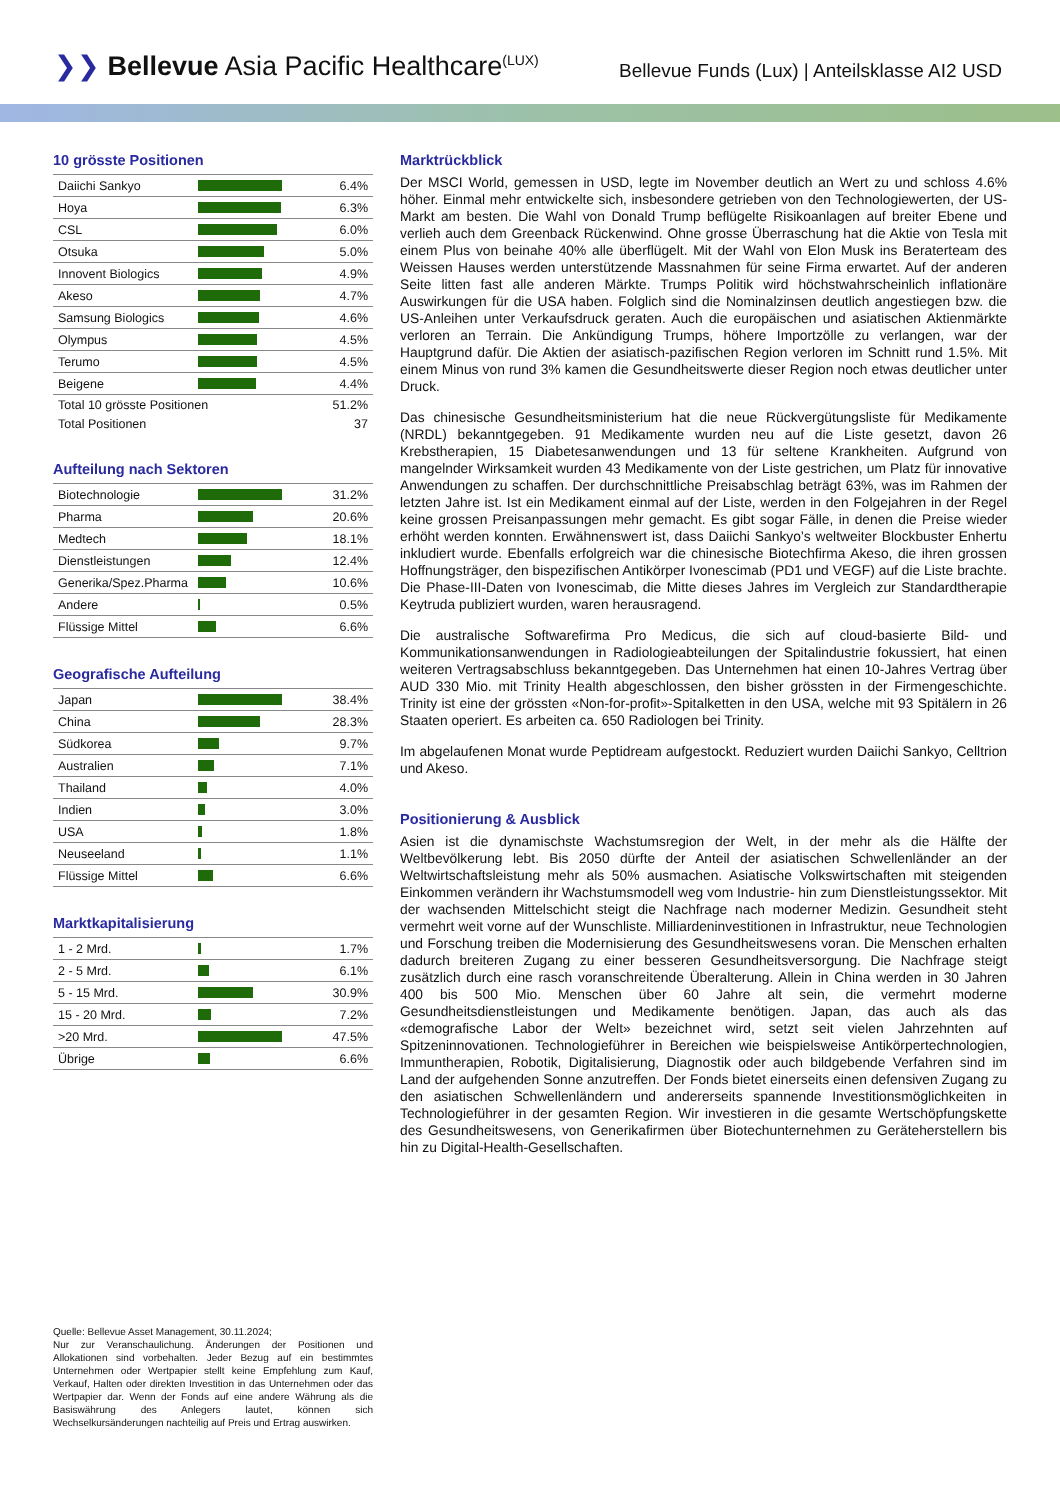❯❯ Bellevue Asia Pacific Healthcare<sup>(LUX)</sup>
Bellevue Funds (Lux) | Anteilsklasse AI2 USD
10 grösste Positionen
| Daiichi Sankyo | | 6.4% |
| Hoya | | 6.3% |
| CSL | | 6.0% |
| Otsuka | | 5.0% |
| Innovent Biologics | | 4.9% |
| Akeso | | 4.7% |
| Samsung Biologics | | 4.6% |
| Olympus | | 4.5% |
| Terumo | | 4.5% |
| Beigene | | 4.4% |
| Total 10 grösste Positionen | | 51.2% |
| Total Positionen | | 37 |
Aufteilung nach Sektoren
| Biotechnologie | | 31.2% |
| Pharma | | 20.6% |
| Medtech | | 18.1% |
| Dienstleistungen | | 12.4% |
| Generika/Spez.Pharma | | 10.6% |
| Andere | | 0.5% |
| Flüssige Mittel | | 6.6% |
Geografische Aufteilung
| Japan | | 38.4% |
| China | | 28.3% |
| Südkorea | | 9.7% |
| Australien | | 7.1% |
| Thailand | | 4.0% |
| Indien | | 3.0% |
| USA | | 1.8% |
| Neuseeland | | 1.1% |
| Flüssige Mittel | | 6.6% |
Marktkapitalisierung
| 1 - 2 Mrd. | | 1.7% |
| 2 - 5 Mrd. | | 6.1% |
| 5 - 15 Mrd. | | 30.9% |
| 15 - 20 Mrd. | | 7.2% |
| >20 Mrd. | | 47.5% |
| Übrige | | 6.6% |
Quelle: Bellevue Asset Management, 30.11.2024;
Nur zur Veranschaulichung. Änderungen der Positionen und Allokationen sind vorbehalten. Jeder Bezug auf ein bestimmtes Unternehmen oder Wertpapier stellt keine Empfehlung zum Kauf, Verkauf, Halten oder direkten Investition in das Unternehmen oder das Wertpapier dar. Wenn der Fonds auf eine andere Währung als die Basiswährung des Anlegers lautet, können sich Wechselkursänderungen nachteilig auf Preis und Ertrag auswirken.
Marktrückblick
Der MSCI World, gemessen in USD, legte im November deutlich an Wert zu und schloss 4.6% höher. Einmal mehr entwickelte sich, insbesondere getrieben von den Technologiewerten, der US-Markt am besten. Die Wahl von Donald Trump beflügelte Risikoanlagen auf breiter Ebene und verlieh auch dem Greenback Rückenwind. Ohne grosse Überraschung hat die Aktie von Tesla mit einem Plus von beinahe 40% alle überflügelt. Mit der Wahl von Elon Musk ins Beraterteam des Weissen Hauses werden unterstützende Massnahmen für seine Firma erwartet. Auf der anderen Seite litten fast alle anderen Märkte. Trumps Politik wird höchstwahrscheinlich inflationäre Auswirkungen für die USA haben. Folglich sind die Nominalzinsen deutlich angestiegen bzw. die US-Anleihen unter Verkaufsdruck geraten. Auch die europäischen und asiatischen Aktienmärkte verloren an Terrain. Die Ankündigung Trumps, höhere Importzölle zu verlangen, war der Hauptgrund dafür. Die Aktien der asiatisch-pazifischen Region verloren im Schnitt rund 1.5%. Mit einem Minus von rund 3% kamen die Gesundheitswerte dieser Region noch etwas deutlicher unter Druck.
Das chinesische Gesundheitsministerium hat die neue Rückvergütungsliste für Medikamente (NRDL) bekanntgegeben. 91 Medikamente wurden neu auf die Liste gesetzt, davon 26 Krebstherapien, 15 Diabetesanwendungen und 13 für seltene Krankheiten. Aufgrund von mangelnder Wirksamkeit wurden 43 Medikamente von der Liste gestrichen, um Platz für innovative Anwendungen zu schaffen. Der durchschnittliche Preisabschlag beträgt 63%, was im Rahmen der letzten Jahre ist. Ist ein Medikament einmal auf der Liste, werden in den Folgejahren in der Regel keine grossen Preisanpassungen mehr gemacht. Es gibt sogar Fälle, in denen die Preise wieder erhöht werden konnten. Erwähnenswert ist, dass Daiichi Sankyo’s weltweiter Blockbuster Enhertu inkludiert wurde. Ebenfalls erfolgreich war die chinesische Biotechfirma Akeso, die ihren grossen Hoffnungsträger, den bispezifischen Antikörper Ivonescimab (PD1 und VEGF) auf die Liste brachte. Die Phase-III-Daten von Ivonescimab, die Mitte dieses Jahres im Vergleich zur Standardtherapie Keytruda publiziert wurden, waren herausragend.
Die australische Softwarefirma Pro Medicus, die sich auf cloud-basierte Bild- und Kommunikationsanwendungen in Radiologieabteilungen der Spitalindustrie fokussiert, hat einen weiteren Vertragsabschluss bekanntgegeben. Das Unternehmen hat einen 10-Jahres Vertrag über AUD 330 Mio. mit Trinity Health abgeschlossen, den bisher grössten in der Firmengeschichte. Trinity ist eine der grössten «Non-for-profit»-Spitalketten in den USA, welche mit 93 Spitälern in 26 Staaten operiert. Es arbeiten ca. 650 Radiologen bei Trinity.
Im abgelaufenen Monat wurde Peptidream aufgestockt. Reduziert wurden Daiichi Sankyo, Celltrion und Akeso.
Positionierung & Ausblick
Asien ist die dynamischste Wachstumsregion der Welt, in der mehr als die Hälfte der Weltbevölkerung lebt. Bis 2050 dürfte der Anteil der asiatischen Schwellenländer an der Weltwirtschaftsleistung mehr als 50% ausmachen. Asiatische Volkswirtschaften mit steigenden Einkommen verändern ihr Wachstumsmodell weg vom Industrie- hin zum Dienstleistungssektor. Mit der wachsenden Mittelschicht steigt die Nachfrage nach moderner Medizin. Gesundheit steht vermehrt weit vorne auf der Wunschliste. Milliardeninvestitionen in Infrastruktur, neue Technologien und Forschung treiben die Modernisierung des Gesundheitswesens voran. Die Menschen erhalten dadurch breiteren Zugang zu einer besseren Gesundheitsversorgung. Die Nachfrage steigt zusätzlich durch eine rasch voranschreitende Überalterung. Allein in China werden in 30 Jahren 400 bis 500 Mio. Menschen über 60 Jahre alt sein, die vermehrt moderne Gesundheitsdienstleistungen und Medikamente benötigen. Japan, das auch als das «demografische Labor der Welt» bezeichnet wird, setzt seit vielen Jahrzehnten auf Spitzeninnovationen. Technologieführer in Bereichen wie beispielsweise Antikörpertechnologien, Immuntherapien, Robotik, Digitalisierung, Diagnostik oder auch bildgebende Verfahren sind im Land der aufgehenden Sonne anzutreffen. Der Fonds bietet einerseits einen defensiven Zugang zu den asiatischen Schwellenländern und andererseits spannende Investitionsmöglichkeiten in Technologieführer in der gesamten Region. Wir investieren in die gesamte Wertschöpfungskette des Gesundheitswesens, von Generikafirmen über Biotechunternehmen zu Geräteherstellern bis hin zu Digital-Health-Gesellschaften.